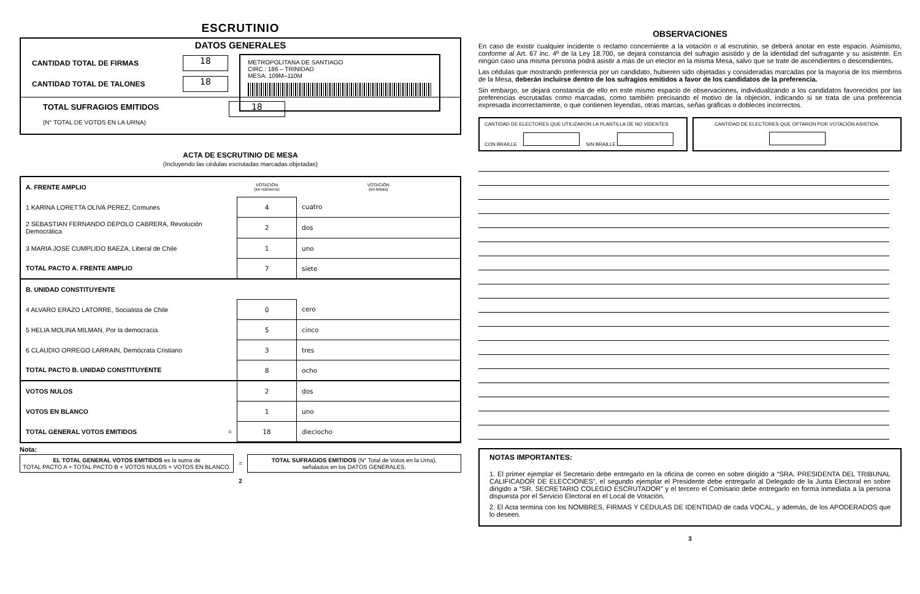ESCRUTINIO
DATOS GENERALES
CANTIDAD TOTAL DE FIRMAS 18
CANTIDAD TOTAL DE TALONES 18
METROPOLITANA DE SANTIAGO
CIRC.: 186 – TRINIDAD
MESA: 109M–110M
TOTAL SUFRAGIOS EMITIDOS 18
(N° TOTAL DE VOTOS EN LA URNA)
ACTA DE ESCRUTINIO DE MESA
(Incluyendo las cédulas escrutadas marcadas objetadas)
| A. FRENTE AMPLIO | VOTACIÓN (en números) | VOTACIÓN (en letras) |
| 1 KARINA LORETTA OLIVA PEREZ, Comunes | 4 | cuatro |
| 2 SEBASTIAN FERNANDO DEPOLO CABRERA, Revolución Democrática | 2 | dos |
| 3 MARIA JOSE CUMPLIDO BAEZA, Liberal de Chile | 1 | uno |
| TOTAL PACTO A. FRENTE AMPLIO | 7 | siete |
| B. UNIDAD CONSTITUYENTE | | |
| 4 ALVARO ERAZO LATORRE, Socialista de Chile | 0 | cero |
| 5 HELIA MOLINA MILMAN, Por la democracia | 5 | cinco |
| 6 CLAUDIO ORREGO LARRAIN, Demócrata Cristiano | 3 | tres |
| TOTAL PACTO B. UNIDAD CONSTITUYENTE | 8 | ocho |
| VOTOS NULOS | 2 | dos |
| VOTOS EN BLANCO | 1 | uno |
| TOTAL GENERAL VOTOS EMITIDOS = | 18 | dieciocho |
Nota:
EL TOTAL GENERAL VOTOS EMITIDOS es la suma de
TOTAL PACTO A + TOTAL PACTO B + VOTOS NULOS + VOTOS EN BLANCO.
=
TOTAL SUFRAGIOS EMITIDOS (N° Total de Votos en la Urna),
señalados en los DATOS GENERALES.
2
OBSERVACIONES
En caso de existir cualquier incidente o reclamo concerniente a la votación o al escrutinio, se deberá anotar en este espacio. Asimismo, conforme al Art. 67 inc. 4º de la Ley 18.700, se dejará constancia del sufragio asistido y de la identidad del sufragante y su asistente. En ningún caso una misma persona podrá asistir a más de un elector en la misma Mesa, salvo que se trate de ascendientes o descendientes.
Las cédulas que mostrando preferencia por un candidato, hubieren sido objetadas y consideradas marcadas por la mayoría de los miembros de la Mesa, deberán incluirse dentro de los sufragios emitidos a favor de los candidatos de la preferencia.
Sin embargo, se dejará constancia de ello en este mismo espacio de observaciones, individualizando a los candidatos favorecidos por las preferencias escrutadas como marcadas, como también precisando el motivo de la objeción, indicando si se trata de una preferencia expresada incorrectamente, o que contienen leyendas, otras marcas, señas gráficas o dobleces incorrectos.
CANTIDAD DE ELECTORES QUE UTILIZARON LA PLANTILLA DE NO VIDENTES
CON BRAILLE SIN BRAILLE
CANTIDAD DE ELECTORES QUE OPTARON POR VOTACIÓN ASISTIDA.
NOTAS IMPORTANTES:
1. El primer ejemplar el Secretario debe entregarlo en la oficina de correo en sobre dirigido a “SRA. PRESIDENTA DEL TRIBUNAL CALIFICADOR DE ELECCIONES”, el segundo ejemplar el Presidente debe entregarlo al Delegado de la Junta Electoral en sobre dirigido a “SR. SECRETARIO COLEGIO ESCRUTADOR” y el tercero el Comisario debe entregarlo en forma inmediata a la persona dispuesta por el Servicio Electoral en el Local de Votación.
2. El Acta termina con los NOMBRES, FIRMAS Y CÉDULAS DE IDENTIDAD de cada VOCAL, y además, de los APODERADOS que lo deseen.
3